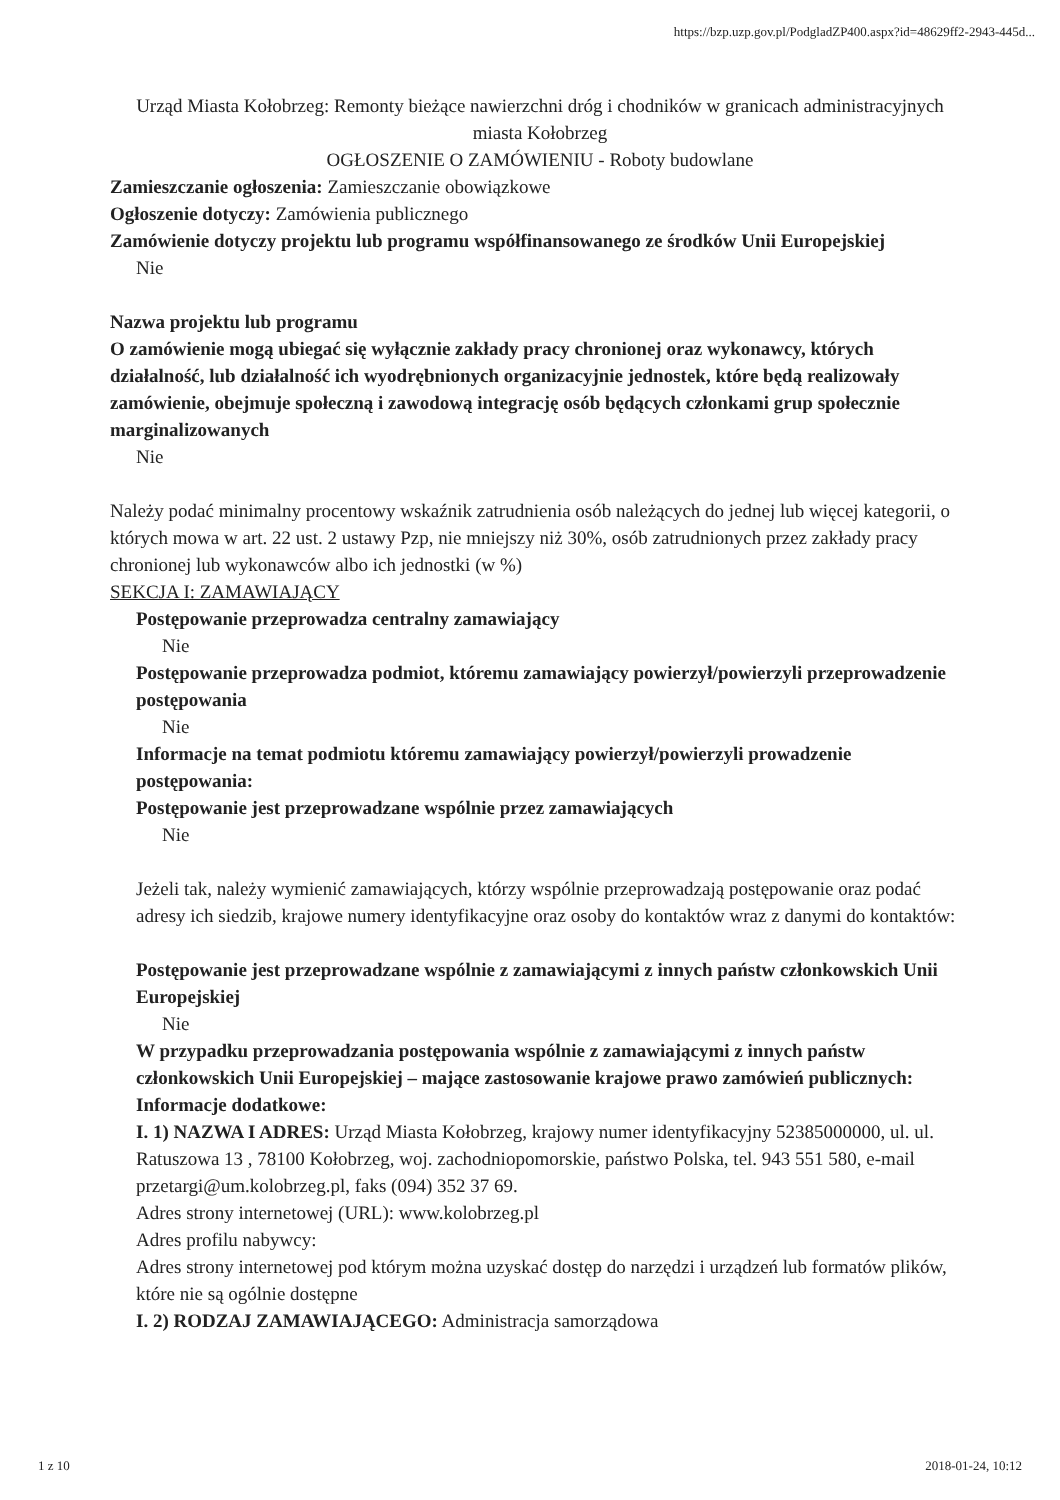https://bzp.uzp.gov.pl/PodgladZP400.aspx?id=48629ff2-2943-445d...
Urząd Miasta Kołobrzeg: Remonty bieżące nawierzchni dróg i chodników w granicach administracyjnych miasta Kołobrzeg
OGŁOSZENIE O ZAMÓWIENIU - Roboty budowlane
Zamieszczanie ogłoszenia: Zamieszczanie obowiązkowe
Ogłoszenie dotyczy: Zamówienia publicznego
Zamówienie dotyczy projektu lub programu współfinansowanego ze środków Unii Europejskiej
Nie
Nazwa projektu lub programu
O zamówienie mogą ubiegać się wyłącznie zakłady pracy chronionej oraz wykonawcy, których działalność, lub działalność ich wyodrębnionych organizacyjnie jednostek, które będą realizowały zamówienie, obejmuje społeczną i zawodową integrację osób będących członkami grup społecznie marginalizowanych
Nie
Należy podać minimalny procentowy wskaźnik zatrudnienia osób należących do jednej lub więcej kategorii, o których mowa w art. 22 ust. 2 ustawy Pzp, nie mniejszy niż 30%, osób zatrudnionych przez zakłady pracy chronionej lub wykonawców albo ich jednostki (w %)
SEKCJA I: ZAMAWIAJĄCY
Postępowanie przeprowadza centralny zamawiający
Nie
Postępowanie przeprowadza podmiot, któremu zamawiający powierzył/powierzyli przeprowadzenie postępowania
Nie
Informacje na temat podmiotu któremu zamawiający powierzył/powierzyli prowadzenie postępowania:
Postępowanie jest przeprowadzane wspólnie przez zamawiających
Nie
Jeżeli tak, należy wymienić zamawiających, którzy wspólnie przeprowadzają postępowanie oraz podać adresy ich siedzib, krajowe numery identyfikacyjne oraz osoby do kontaktów wraz z danymi do kontaktów:
Postępowanie jest przeprowadzane wspólnie z zamawiającymi z innych państw członkowskich Unii Europejskiej
Nie
W przypadku przeprowadzania postępowania wspólnie z zamawiającymi z innych państw członkowskich Unii Europejskiej – mające zastosowanie krajowe prawo zamówień publicznych:
Informacje dodatkowe:
I. 1) NAZWA I ADRES: Urząd Miasta Kołobrzeg, krajowy numer identyfikacyjny 52385000000, ul. ul. Ratuszowa 13 , 78100 Kołobrzeg, woj. zachodniopomorskie, państwo Polska, tel. 943 551 580, e-mail przetargi@um.kolobrzeg.pl, faks (094) 352 37 69.
Adres strony internetowej (URL): www.kolobrzeg.pl
Adres profilu nabywcy:
Adres strony internetowej pod którym można uzyskać dostęp do narzędzi i urządzeń lub formatów plików, które nie są ogólnie dostępne
I. 2) RODZAJ ZAMAWIAJĄCEGO: Administracja samorządowa
1 z 10 2018-01-24, 10:12